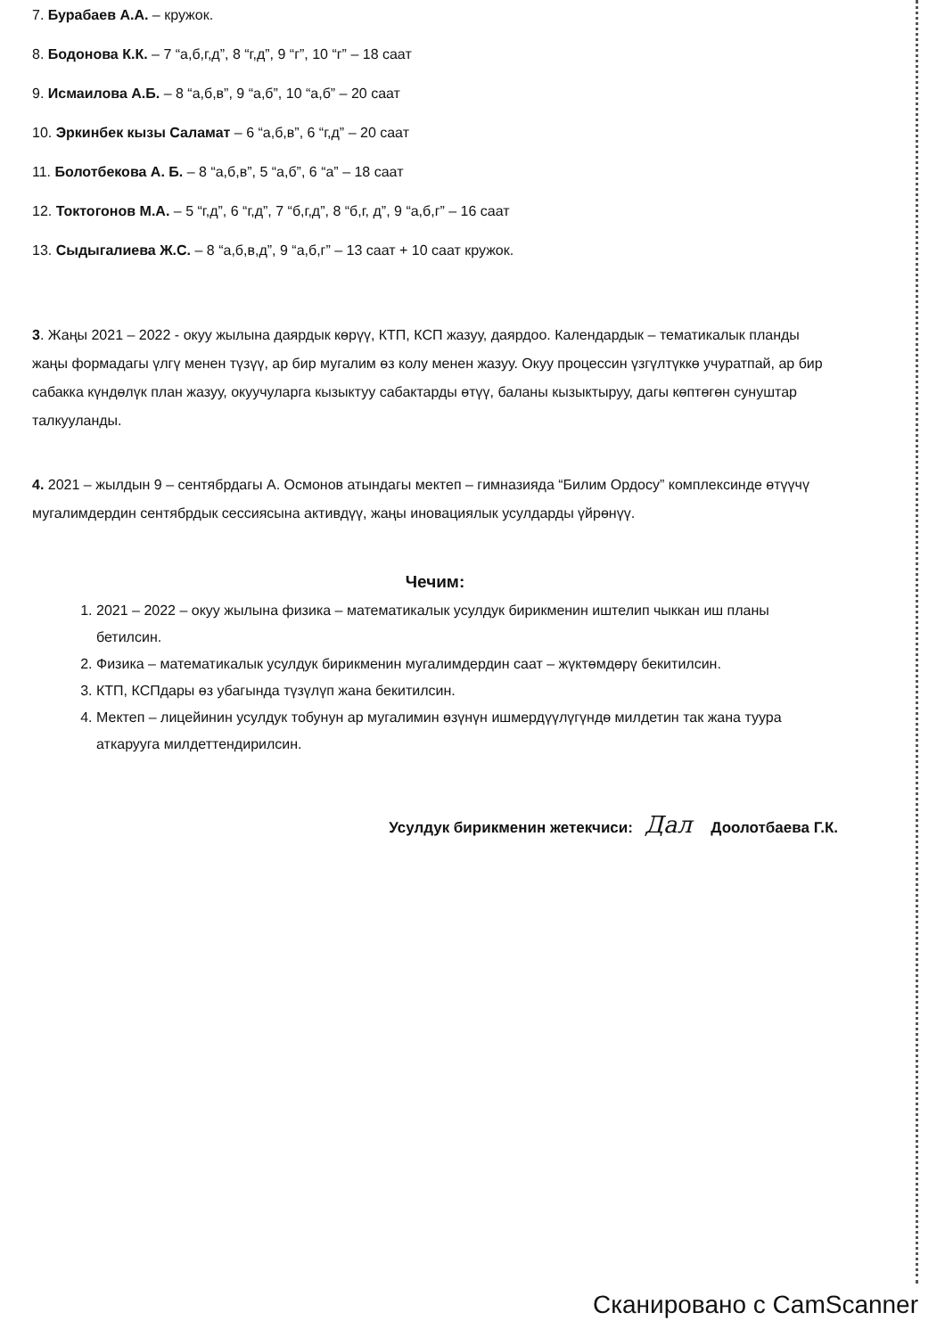7. Бурабаев А.А. – кружок.
8. Бодонова К.К. – 7 “а,б,г,д”, 8 “г,д”, 9 “г”, 10 “г” – 18 саат
9. Исмаилова А.Б. – 8 “а,б,в”, 9 “а,б”, 10 “а,б” – 20 саат
10. Эркинбек кызы Саламат – 6 “а,б,в”, 6 “г,д” – 20 саат
11. Болотбекова А. Б. – 8 “а,б,в”, 5 “а,б”, 6 “а” – 18 саат
12. Токтогонов М.А. – 5 “г,д”, 6 “г,д”, 7 “б,г,д”, 8 “б,г, д”, 9 “а,б,г” – 16 саат
13. Сыдыгалиева Ж.С. – 8 “а,б,в,д”, 9 “а,б,г” – 13 саат + 10 саат кружок.
3. Жаңы 2021 – 2022 - окуу жылына даярдык көрүү, КТП, КСП жазуу, даярдоо. Календардык – тематикалык планды жаңы формадагы үлгү менен түзүү, ар бир мугалим өз колу менен жазуу. Окуу процессин үзгүлтүккө учуратпай, ар бир сабакка күндөлүк план жазуу, окуучуларга кызыктуу сабактарды өтүү, баланы кызыктыруу, дагы көптөгөн сунуштар талкууланды.
4. 2021 – жылдын 9 – сентябрдагы А. Осмонов атындагы мектеп – гимназияда “Билим Ордосу” комплексинде өтүүчү мугалимдердин сентябрдык сессиясына активдүү, жаңы иновациялык усулдарды үйрөнүү.
Чечим:
1. 2021 – 2022 – окуу жылына физика – математикалык усулдук бирикменин иштелип чыккан иш планы бетилсин.
2. Физика – математикалык усулдук бирикменин мугалимдердин саат – жүктөмдөрү бекитилсин.
3. КТП, КСПдары өз убагында түзүлүп жана бекитилсин.
4. Мектеп – лицейинин усулдук тобунун ар мугалимин өзүнүн ишмердүүлүгүндө милдетин так жана туура аткарууга милдеттендирилсин.
Усулдук бирикменин жетекчиси: Дал Доолотбаева Г.К.
Сканировано с CamScanner